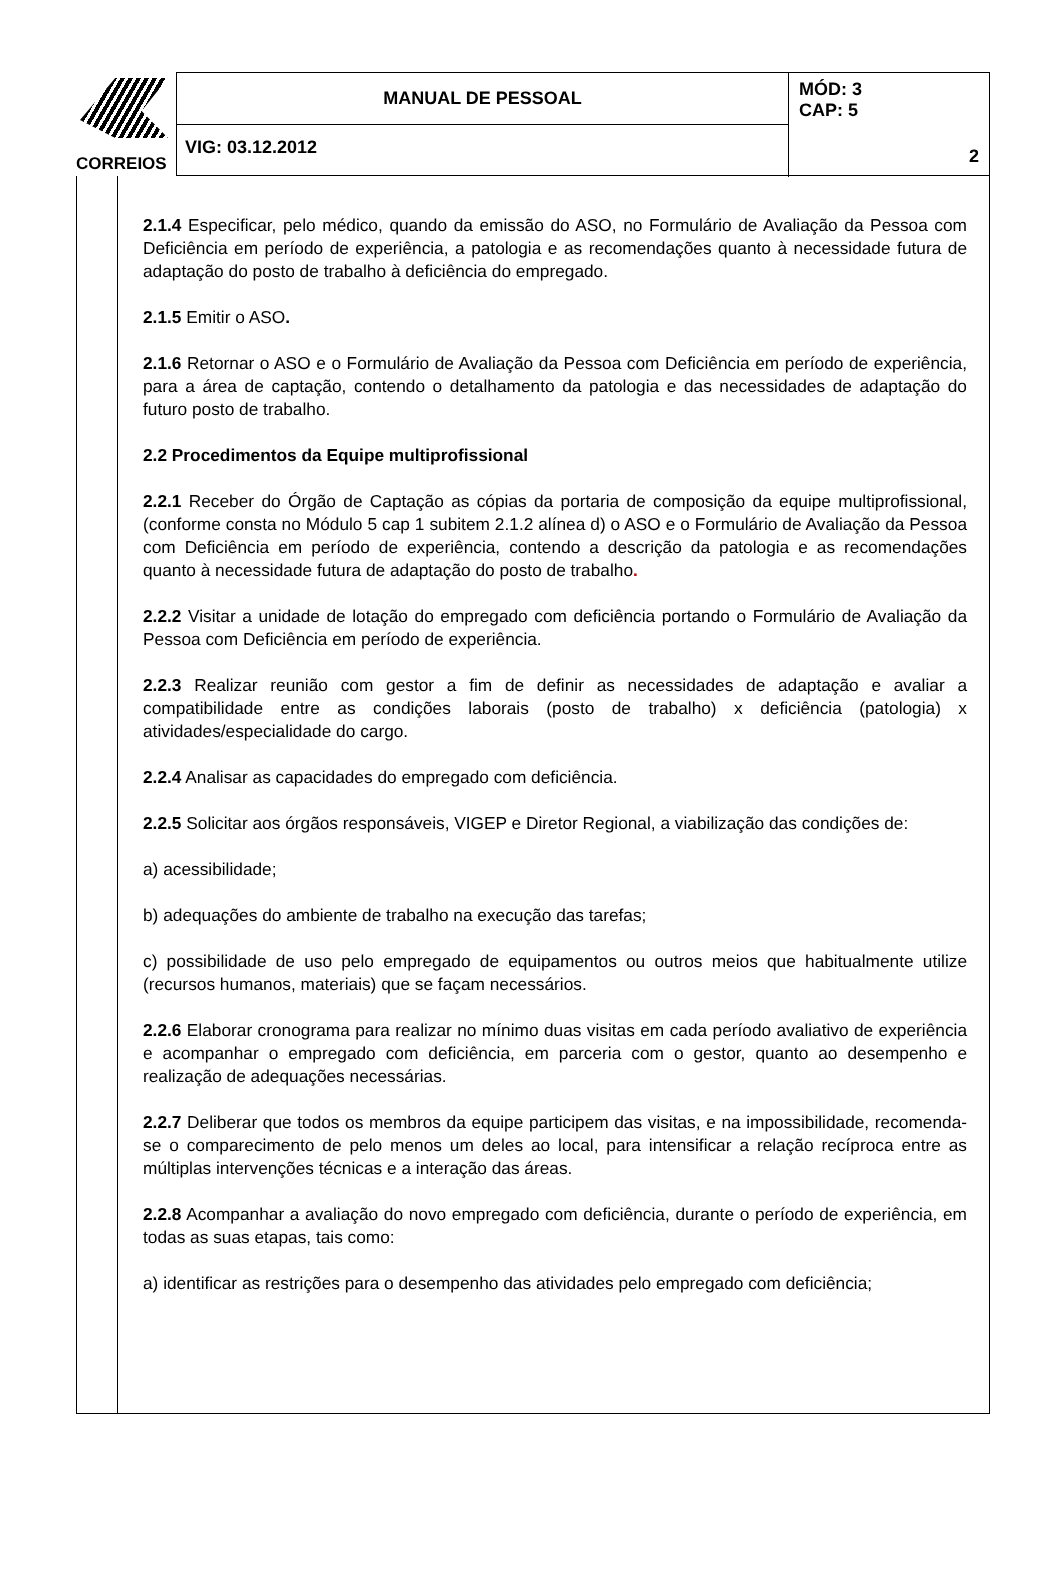CORREIOS
MANUAL DE PESSOAL
MÓD: 3
CAP: 5
2
VIG: 03.12.2012
2.1.4 Especificar, pelo médico, quando da emissão do ASO, no Formulário de Avaliação da Pessoa com Deficiência em período de experiência, a patologia e as recomendações quanto à necessidade futura de adaptação do posto de trabalho à deficiência do empregado.
2.1.5 Emitir o ASO.
2.1.6 Retornar o ASO e o Formulário de Avaliação da Pessoa com Deficiência em período de experiência, para a área de captação, contendo o detalhamento da patologia e das necessidades de adaptação do futuro posto de trabalho.
2.2 Procedimentos da Equipe multiprofissional
2.2.1 Receber do Órgão de Captação as cópias da portaria de composição da equipe multiprofissional, (conforme consta no Módulo 5 cap 1 subitem 2.1.2 alínea d) o ASO e o Formulário de Avaliação da Pessoa com Deficiência em período de experiência, contendo a descrição da patologia e as recomendações quanto à necessidade futura de adaptação do posto de trabalho.
2.2.2 Visitar a unidade de lotação do empregado com deficiência portando o Formulário de Avaliação da Pessoa com Deficiência em período de experiência.
2.2.3 Realizar reunião com gestor a fim de definir as necessidades de adaptação e avaliar a compatibilidade entre as condições laborais (posto de trabalho) x deficiência (patologia) x atividades/especialidade do cargo.
2.2.4 Analisar as capacidades do empregado com deficiência.
2.2.5 Solicitar aos órgãos responsáveis, VIGEP e Diretor Regional, a viabilização das condições de:
a) acessibilidade;
b) adequações do ambiente de trabalho na execução das tarefas;
c) possibilidade de uso pelo empregado de equipamentos ou outros meios que habitualmente utilize (recursos humanos, materiais) que se façam necessários.
2.2.6 Elaborar cronograma para realizar no mínimo duas visitas em cada período avaliativo de experiência e acompanhar o empregado com deficiência, em parceria com o gestor, quanto ao desempenho e realização de adequações necessárias.
2.2.7 Deliberar que todos os membros da equipe participem das visitas, e na impossibilidade, recomenda-se o comparecimento de pelo menos um deles ao local, para intensificar a relação recíproca entre as múltiplas intervenções técnicas e a interação das áreas.
2.2.8 Acompanhar a avaliação do novo empregado com deficiência, durante o período de experiência, em todas as suas etapas, tais como:
a) identificar as restrições para o desempenho das atividades pelo empregado com deficiência;